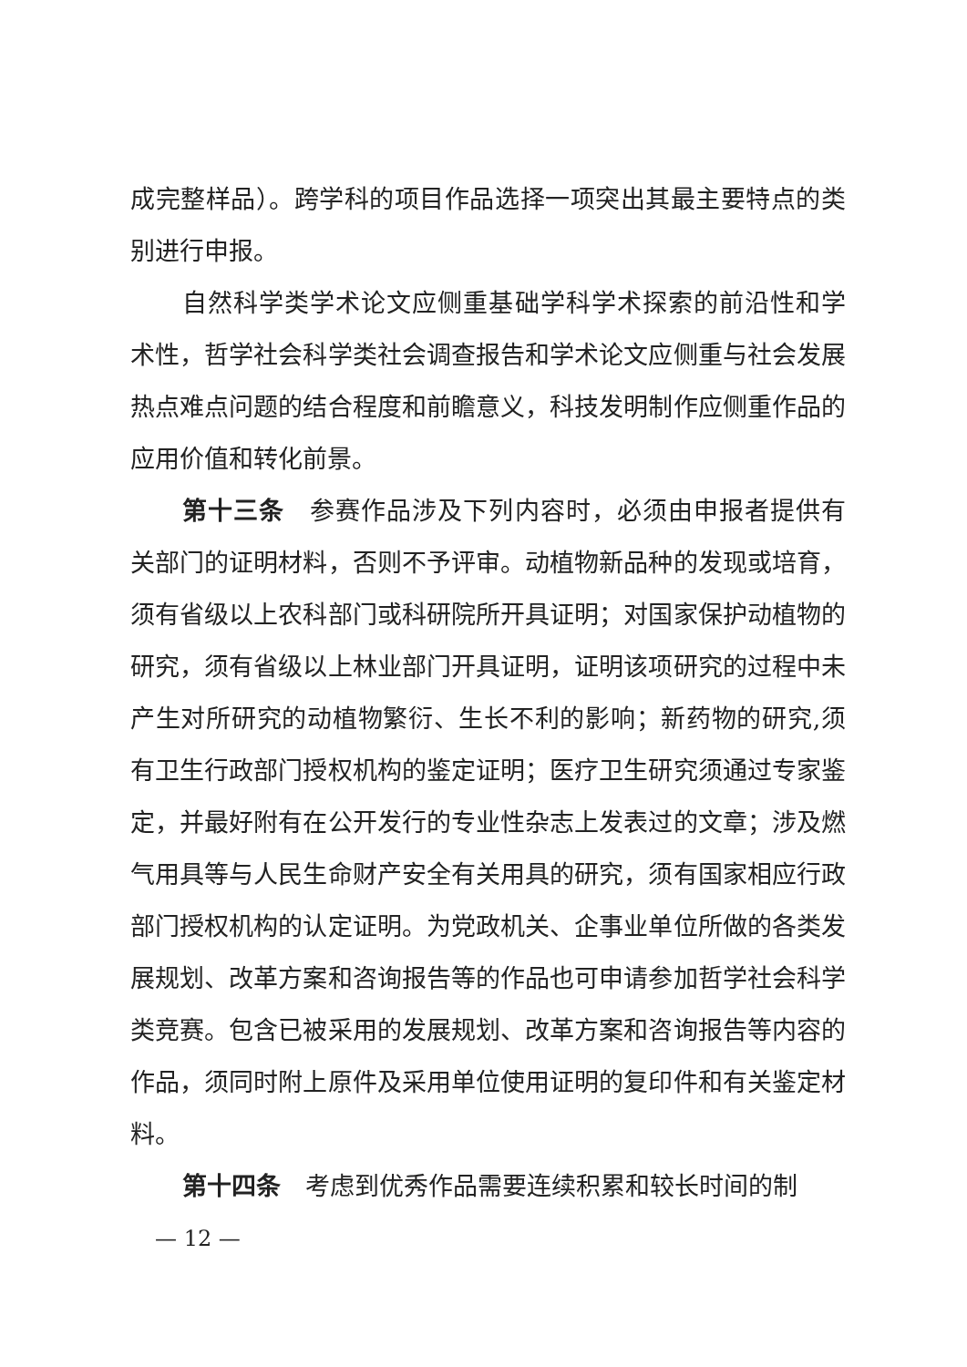成完整样品）。跨学科的项目作品选择一项突出其最主要特点的类别进行申报。
自然科学类学术论文应侧重基础学科学术探索的前沿性和学术性，哲学社会科学类社会调查报告和学术论文应侧重与社会发展热点难点问题的结合程度和前瞻意义，科技发明制作应侧重作品的应用价值和转化前景。
第十三条　参赛作品涉及下列内容时，必须由申报者提供有关部门的证明材料，否则不予评审。动植物新品种的发现或培育，须有省级以上农科部门或科研院所开具证明；对国家保护动植物的研究，须有省级以上林业部门开具证明，证明该项研究的过程中未产生对所研究的动植物繁衍、生长不利的影响；新药物的研究,须有卫生行政部门授权机构的鉴定证明；医疗卫生研究须通过专家鉴定，并最好附有在公开发行的专业性杂志上发表过的文章；涉及燃气用具等与人民生命财产安全有关用具的研究，须有国家相应行政部门授权机构的认定证明。为党政机关、企事业单位所做的各类发展规划、改革方案和咨询报告等的作品也可申请参加哲学社会科学类竞赛。包含已被采用的发展规划、改革方案和咨询报告等内容的作品，须同时附上原件及采用单位使用证明的复印件和有关鉴定材料。
第十四条　考虑到优秀作品需要连续积累和较长时间的制
— 12 —